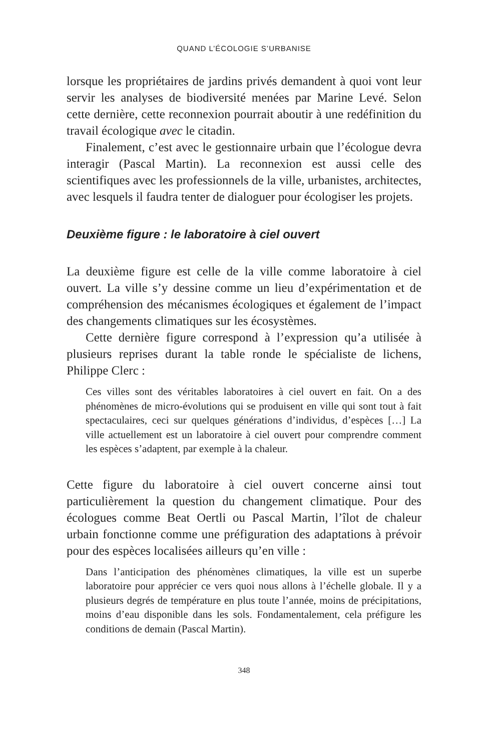QUAND L’ÉCOLOGIE S’URBANISE
lorsque les propriétaires de jardins privés demandent à quoi vont leur servir les analyses de biodiversité menées par Marine Levé. Selon cette dernière, cette reconnexion pourrait aboutir à une redéfinition du travail écologique avec le citadin.
Finalement, c’est avec le gestionnaire urbain que l’écologue devra interagir (Pascal Martin). La reconnexion est aussi celle des scientifiques avec les professionnels de la ville, urbanistes, architectes, avec lesquels il faudra tenter de dialoguer pour écologiser les projets.
Deuxième figure : le laboratoire à ciel ouvert
La deuxième figure est celle de la ville comme laboratoire à ciel ouvert. La ville s’y dessine comme un lieu d’expérimentation et de compréhension des mécanismes écologiques et également de l’impact des changements climatiques sur les écosystèmes.
Cette dernière figure correspond à l’expression qu’a utilisée à plusieurs reprises durant la table ronde le spécialiste de lichens, Philippe Clerc :
Ces villes sont des véritables laboratoires à ciel ouvert en fait. On a des phénomènes de micro-évolutions qui se produisent en ville qui sont tout à fait spectaculaires, ceci sur quelques générations d’individus, d’espèces […] La ville actuellement est un laboratoire à ciel ouvert pour comprendre comment les espèces s’adaptent, par exemple à la chaleur.
Cette figure du laboratoire à ciel ouvert concerne ainsi tout particulièrement la question du changement climatique. Pour des écologues comme Beat Oertli ou Pascal Martin, l’îlot de chaleur urbain fonctionne comme une préfiguration des adaptations à prévoir pour des espèces localisées ailleurs qu’en ville :
Dans l’anticipation des phénomènes climatiques, la ville est un superbe laboratoire pour apprécier ce vers quoi nous allons à l’échelle globale. Il y a plusieurs degrés de température en plus toute l’année, moins de précipitations, moins d’eau disponible dans les sols. Fondamentalement, cela préfigure les conditions de demain (Pascal Martin).
348